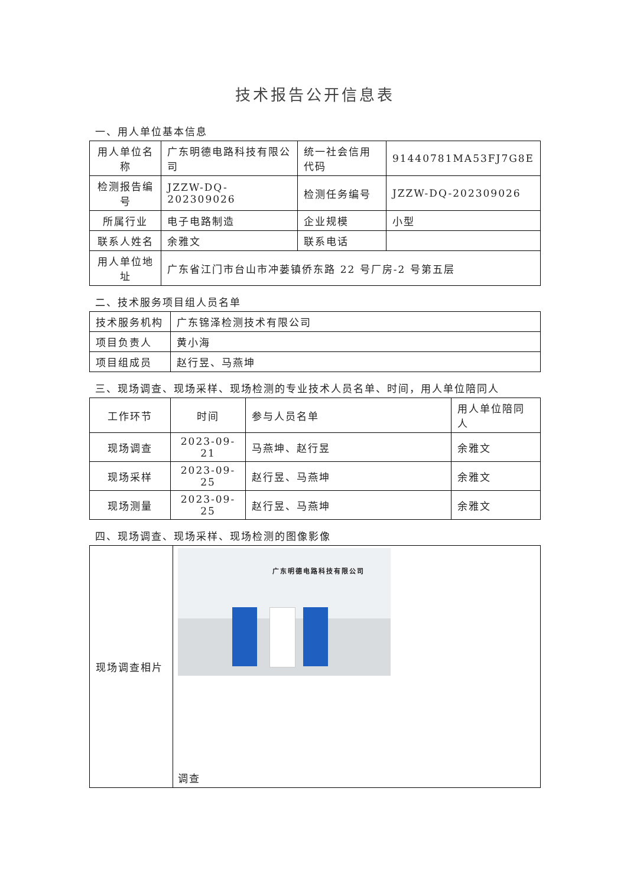技术报告公开信息表
一、用人单位基本信息
| 用人单位名称 | 广东明德电路科技有限公司 | 统一社会信用代码 | 91440781MA53FJ7G8E |
| 检测报告编号 | JZZW-DQ-202309026 | 检测任务编号 | JZZW-DQ-202309026 |
| 所属行业 | 电子电路制造 | 企业规模 | 小型 |
| 联系人姓名 | 余雅文 | 联系电话 | |
| 用人单位地址 | 广东省江门市台山市冲蒌镇侨东路 22 号厂房-2 号第五层 | | |
二、技术服务项目组人员名单
| 技术服务机构 | 广东锦泽检测技术有限公司 |
| 项目负责人 | 黄小海 |
| 项目组成员 | 赵行昱、马燕坤 |
三、现场调查、现场采样、现场检测的专业技术人员名单、时间，用人单位陪同人
| 工作环节 | 时间 | 参与人员名单 | 用人单位陪同人 |
| --- | --- | --- | --- |
| 现场调查 | 2023-09-21 | 马燕坤、赵行昱 | 余雅文 |
| 现场采样 | 2023-09-25 | 赵行昱、马燕坤 | 余雅文 |
| 现场测量 | 2023-09-25 | 赵行昱、马燕坤 | 余雅文 |
四、现场调查、现场采样、现场检测的图像影像
| 现场调查相片 | 广东明德电路科技有限公司 调查 |